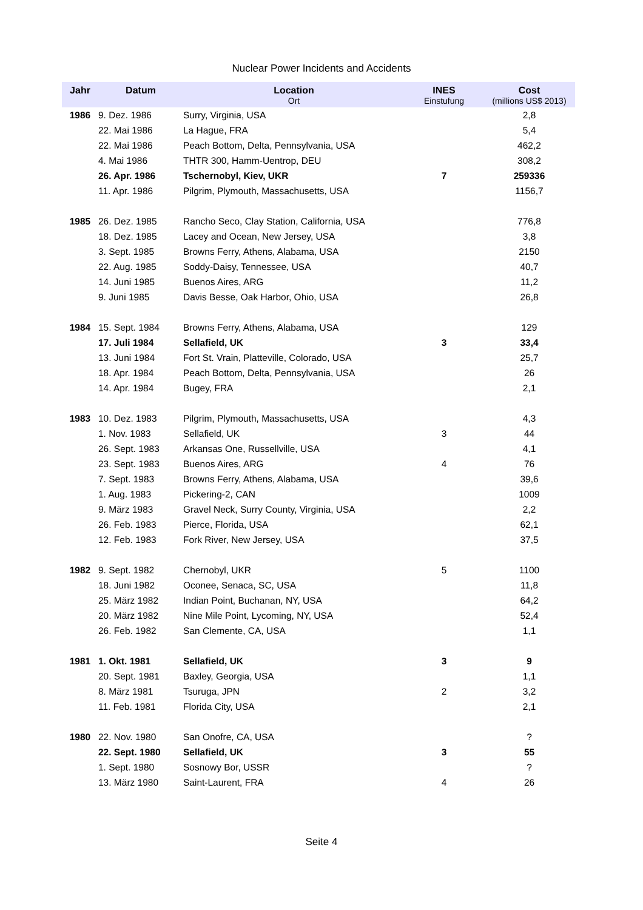Nuclear Power Incidents and Accidents
| Jahr | Datum | Location Ort | INES Einstufung | Cost (millions US$ 2013) |
| --- | --- | --- | --- | --- |
| 1986 | 9. Dez. 1986 | Surry, Virginia, USA | | 2,8 |
| | 22. Mai 1986 | La Hague, FRA | | 5,4 |
| | 22. Mai 1986 | Peach Bottom, Delta, Pennsylvania, USA | | 462,2 |
| | 4. Mai 1986 | THTR 300, Hamm-Uentrop, DEU | | 308,2 |
| | 26. Apr. 1986 | Tschernobyl, Kiev, UKR | 7 | 259336 |
| | 11. Apr. 1986 | Pilgrim, Plymouth, Massachusetts, USA | | 1156,7 |
| 1985 | 26. Dez. 1985 | Rancho Seco, Clay Station, California, USA | | 776,8 |
| | 18. Dez. 1985 | Lacey and Ocean, New Jersey, USA | | 3,8 |
| | 3. Sept. 1985 | Browns Ferry, Athens, Alabama, USA | | 2150 |
| | 22. Aug. 1985 | Soddy-Daisy, Tennessee, USA | | 40,7 |
| | 14. Juni 1985 | Buenos Aires, ARG | | 11,2 |
| | 9. Juni 1985 | Davis Besse, Oak Harbor, Ohio, USA | | 26,8 |
| 1984 | 15. Sept. 1984 | Browns Ferry, Athens, Alabama, USA | | 129 |
| | 17. Juli 1984 | Sellafield, UK | 3 | 33,4 |
| | 13. Juni 1984 | Fort St. Vrain, Platteville, Colorado, USA | | 25,7 |
| | 18. Apr. 1984 | Peach Bottom, Delta, Pennsylvania, USA | | 26 |
| | 14. Apr. 1984 | Bugey, FRA | | 2,1 |
| 1983 | 10. Dez. 1983 | Pilgrim, Plymouth, Massachusetts, USA | | 4,3 |
| | 1. Nov. 1983 | Sellafield, UK | 3 | 44 |
| | 26. Sept. 1983 | Arkansas One, Russellville, USA | | 4,1 |
| | 23. Sept. 1983 | Buenos Aires, ARG | 4 | 76 |
| | 7. Sept. 1983 | Browns Ferry, Athens, Alabama, USA | | 39,6 |
| | 1. Aug. 1983 | Pickering-2, CAN | | 1009 |
| | 9. März 1983 | Gravel Neck, Surry County, Virginia, USA | | 2,2 |
| | 26. Feb. 1983 | Pierce, Florida, USA | | 62,1 |
| | 12. Feb. 1983 | Fork River, New Jersey, USA | | 37,5 |
| 1982 | 9. Sept. 1982 | Chernobyl, UKR | 5 | 1100 |
| | 18. Juni 1982 | Oconee, Senaca, SC, USA | | 11,8 |
| | 25. März 1982 | Indian Point, Buchanan, NY, USA | | 64,2 |
| | 20. März 1982 | Nine Mile Point, Lycoming, NY, USA | | 52,4 |
| | 26. Feb. 1982 | San Clemente, CA, USA | | 1,1 |
| 1981 | 1. Okt. 1981 | Sellafield, UK | 3 | 9 |
| | 20. Sept. 1981 | Baxley, Georgia, USA | | 1,1 |
| | 8. März 1981 | Tsuruga, JPN | 2 | 3,2 |
| | 11. Feb. 1981 | Florida City, USA | | 2,1 |
| 1980 | 22. Nov. 1980 | San Onofre, CA, USA | | ? |
| | 22. Sept. 1980 | Sellafield, UK | 3 | 55 |
| | 1. Sept. 1980 | Sosnowy Bor, USSR | | ? |
| | 13. März 1980 | Saint-Laurent, FRA | 4 | 26 |
Seite 4